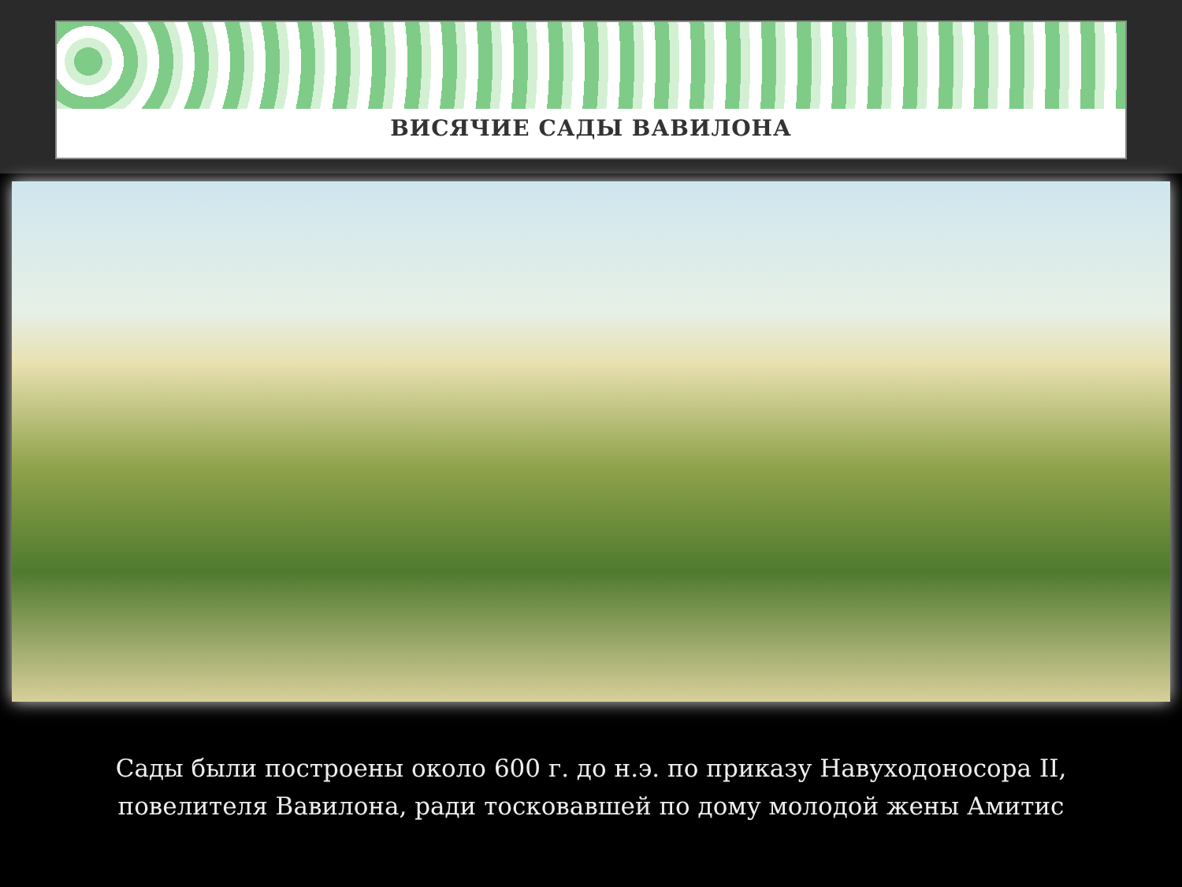ВИСЯЧИЕ САДЫ ВАВИЛОНА
Сады были построены около 600 г. до н.э. по приказу Навуходоносора II, повелителя Вавилона, ради тосковавшей по дому молодой жены Амитис